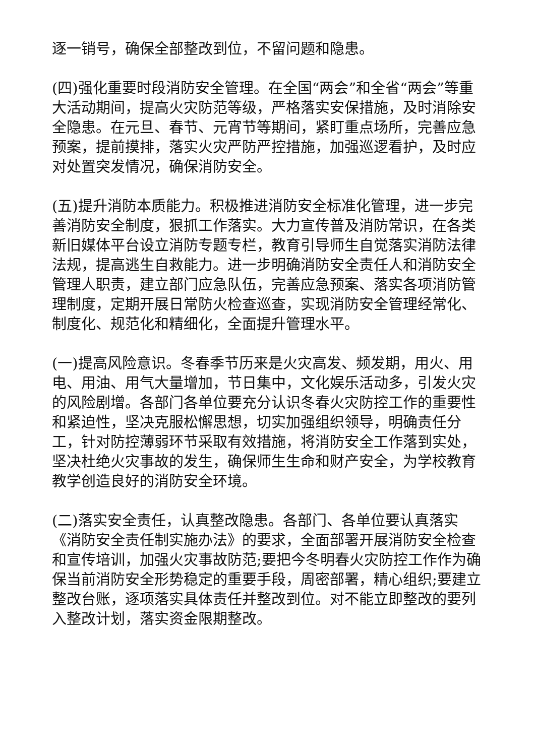逐一销号，确保全部整改到位，不留问题和隐患。
(四)强化重要时段消防安全管理。在全国“两会”和全省“两会”等重大活动期间，提高火灾防范等级，严格落实安保措施，及时消除安全隐患。在元旦、春节、元宵节等期间，紧盯重点场所，完善应急预案，提前摸排，落实火灾严防严控措施，加强巡逻看护，及时应对处置突发情况，确保消防安全。
(五)提升消防本质能力。积极推进消防安全标准化管理，进一步完善消防安全制度，狠抓工作落实。大力宣传普及消防常识，在各类新旧媒体平台设立消防专题专栏，教育引导师生自觉落实消防法律法规，提高逃生自救能力。进一步明确消防安全责任人和消防安全管理人职责，建立部门应急队伍，完善应急预案、落实各项消防管理制度，定期开展日常防火检查巡查，实现消防安全管理经常化、制度化、规范化和精细化，全面提升管理水平。
(一)提高风险意识。冬春季节历来是火灾高发、频发期，用火、用电、用油、用气大量增加，节日集中，文化娱乐活动多，引发火灾的风险剧增。各部门各单位要充分认识冬春火灾防控工作的重要性和紧迫性，坚决克服松懈思想，切实加强组织领导，明确责任分工，针对防控薄弱环节采取有效措施，将消防安全工作落到实处，坚决杜绝火灾事故的发生，确保师生生命和财产安全，为学校教育教学创造良好的消防安全环境。
(二)落实安全责任，认真整改隐患。各部门、各单位要认真落实《消防安全责任制实施办法》的要求，全面部署开展消防安全检查和宣传培训，加强火灾事故防范;要把今冬明春火灾防控工作作为确保当前消防安全形势稳定的重要手段，周密部署，精心组织;要建立整改台账，逐项落实具体责任并整改到位。对不能立即整改的要列入整改计划，落实资金限期整改。